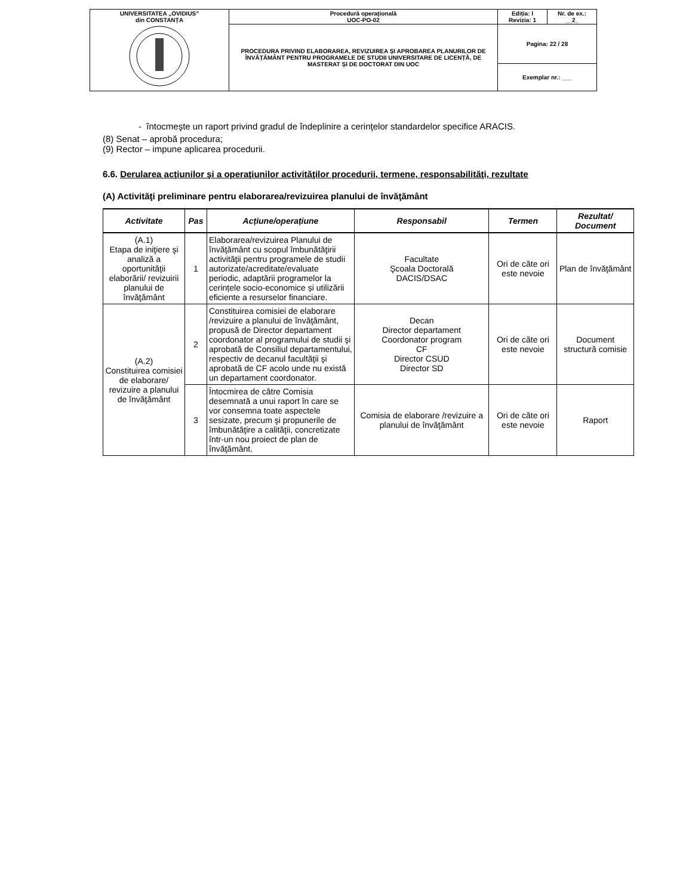| UNIVERSITATEA „OVIDIUS” din CONSTANȚA | Procedură operaţională UOC-PO-02 | Ediția: I Revizia: 1 | Nr. de ex.: __2_ |
| | PROCEDURA PRIVIND ELABORAREA, REVIZUIREA ȘI APROBAREA PLANURILOR DE ÎNVĂȚĂMÂNT PENTRU PROGRAMELE DE STUDII UNIVERSITARE DE LICENȚĂ, DE MASTERAT ȘI DE DOCTORAT DIN UOC | Pagina: 22 / 28 | |
| | | Exemplar nr.: ___ | |
- întocmeşte un raport privind gradul de îndeplinire a cerinţelor standardelor specifice ARACIS.
(8) Senat – aprobă procedura;
(9) Rector – impune aplicarea procedurii.
6.6. Derularea acţiunilor şi a operaţiunilor activităţilor procedurii, termene, responsabilităţi, rezultate
(A) Activităţi preliminare pentru elaborarea/revizuirea planului de învăţământ
| Activitate | Pas | Acțiune/operațiune | Responsabil | Termen | Rezultat/ Document |
| --- | --- | --- | --- | --- | --- |
| (A.1) Etapa de iniţiere şi analiză a oportunităţii elaborării/ revizuirii planului de învăţământ | 1 | Elaborarea/revizuirea Planului de învăţământ cu scopul îmbunătăţirii activităţii pentru programele de studii autorizate/acreditate/evaluate periodic, adaptării programelor la cerințele socio-economice și utilizării eficiente a resurselor financiare. | Facultate Şcoala Doctorală DACIS/DSAC | Ori de căte ori este nevoie | Plan de învăţământ |
| (A.2) Constituirea comisiei de elaborare/ revizuire a planului de învăţământ | 2 | Constituirea comisiei de elaborare /revizuire a planului de învăţământ, propusă de Director departament coordonator al programului de studii şi aprobată de Consiliul departamentului, respectiv de decanul facultăţii şi aprobată de CF acolo unde nu există un departament coordonator. | Decan Director departament Coordonator program CF Director CSUD Director SD | Ori de căte ori este nevoie | Document structură comisie |
| | 3 | Întocmirea de către Comisia desemnată a unui raport în care se vor consemna toate aspectele sesizate, precum şi propunerile de îmbunătăţire a calităţii, concretizate într-un nou proiect de plan de învăţământ. | Comisia de elaborare /revizuire a planului de învăţământ | Ori de căte ori este nevoie | Raport |